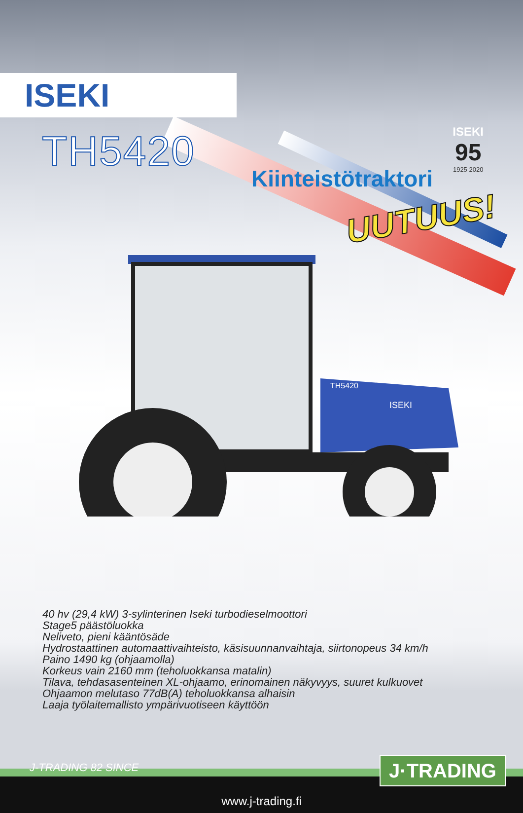ISEKI
ISEKI
95
1925 2020
TH5420
Kiinteistötraktori
UUTUUS!
TH5420
ISEKI
40 hv (29,4 kW) 3-sylinterinen Iseki turbodieselmoottori
Stage5 päästöluokka
Neliveto, pieni kääntösäde
Hydrostaattinen automaattivaihteisto, käsisuunnanvaihtaja, siirtonopeus 34 km/h
Paino 1490 kg (ohjaamolla)
Korkeus vain 2160 mm (teholuokkansa matalin)
Tilava, tehdasasenteinen XL-ohjaamo, erinomainen näkyvyys, suuret kulkuovet
Ohjaamon melutaso 77dB(A) teholuokkansa alhaisin
Laaja työlaitemallisto ympärivuotiseen käyttöön
J-TRADING 82 SINCE J·TRADING
www.j-trading.fi